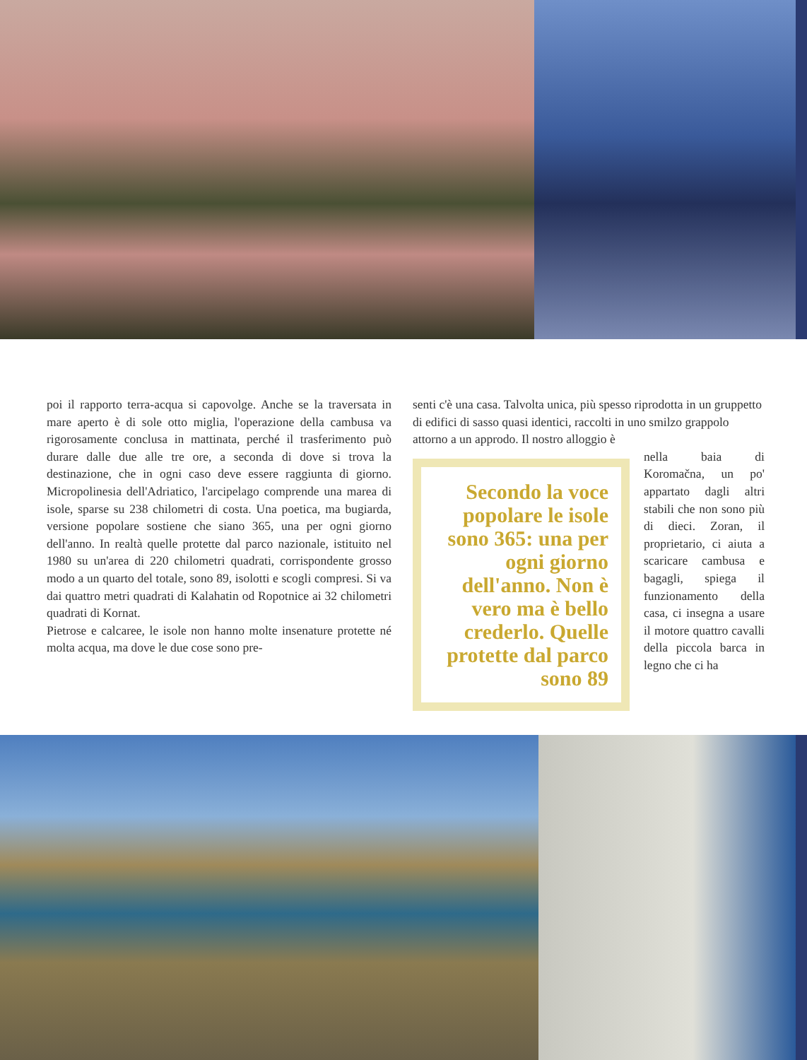poi il rapporto terra-acqua si capovolge. Anche se la traversata in mare aperto è di sole otto miglia, l'operazione della cambusa va rigorosamente conclusa in mattinata, perché il trasferimento può durare dalle due alle tre ore, a seconda di dove si trova la destinazione, che in ogni caso deve essere raggiunta di giorno. Micropolinesia dell'Adriatico, l'arcipelago comprende una marea di isole, sparse su 238 chilometri di costa. Una poetica, ma bugiarda, versione popolare sostiene che siano 365, una per ogni giorno dell'anno. In realtà quelle protette dal parco nazionale, istituito nel 1980 su un'area di 220 chilometri quadrati, corrispondente grosso modo a un quarto del totale, sono 89, isolotti e scogli compresi. Si va dai quattro metri quadrati di Kalahatin od Ropotnice ai 32 chilometri quadrati di Kornat.
Pietrose e calcaree, le isole non hanno molte insenature protette né molta acqua, ma dove le due cose sono pre-
senti c'è una casa. Talvolta unica, più spesso riprodotta in un gruppetto di edifici di sasso quasi identici, raccolti in uno smilzo grappolo attorno a un approdo. Il nostro alloggio è
Secondo la voce popolare le isole sono 365: una per ogni giorno dell'anno. Non è vero ma è bello crederlo. Quelle protette dal parco sono 89
nella baia di Koromačna, un po' appartato dagli altri stabili che non sono più di dieci. Zoran, il proprietario, ci aiuta a scaricare cambusa e bagagli, spiega il funzionamento della casa, ci insegna a usare il motore quattro cavalli della piccola barca in legno che ci ha